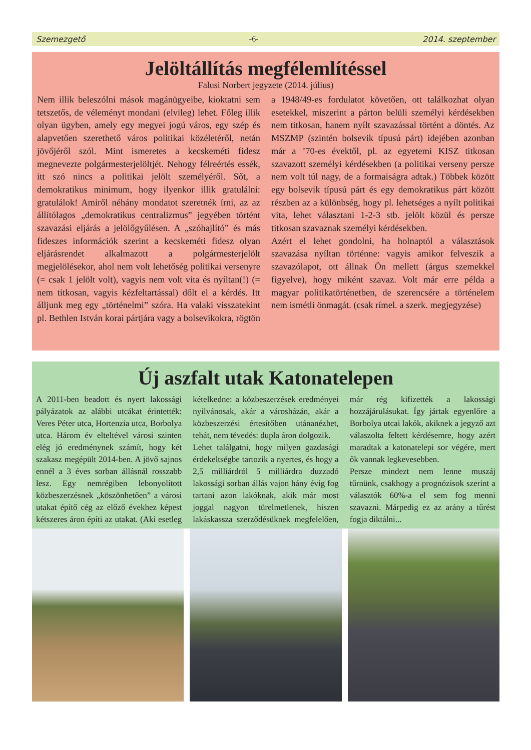Szemezgető -6- 2014. szeptember
Jelöltállítás megfélemlítéssel
Falusi Norbert jegyzete (2014. július)
Nem illik beleszólni mások magánügyeibe, kioktatni sem tetszetős, de véleményt mondani (elvileg) lehet. Főleg illik olyan ügyben, amely egy megyei jogú város, egy szép és alapvetően szerethető város politikai közéletéről, netán jövőjéről szól. Mint ismeretes a kecskeméti fidesz megnevezte polgármesterjelöltjét. Nehogy félreértés essék, itt szó nincs a politikai jelölt személyéről. Sőt, a demokratikus minimum, hogy ilyenkor illik gratulálni: gratulálok! Amiről néhány mondatot szeretnék írni, az az állítólagos „demokratikus centralizmus” jegyében történt szavazási eljárás a jelölőgyűlésen. A „szóhajlító” és más fideszes információk szerint a kecskeméti fidesz olyan eljárásrendet alkalmazott a polgármesterjelölt megjelölésekor, ahol nem volt lehetőség politikai versenyre (= csak 1 jelölt volt), vagyis nem volt vita és nyíltan(!) (= nem titkosan, vagyis kézfeltartással) dőlt el a kérdés. Itt álljunk meg egy „történelmi” szóra. Ha valaki visszatekint pl. Bethlen István korai pártjára vagy a bolsevikokra, rögtön a 1948/49-es fordulatot követően, ott találkozhat olyan esetekkel, miszerint a párton belüli személyi kérdésekben nem titkosan, hanem nyílt szavazással történt a döntés. Az MSZMP (szintén bolsevik típusú párt) idejében azonban már a ’70-es évektől, pl. az egyetemi KISZ titkosan szavazott személyi kérdésekben (a politikai verseny persze nem volt túl nagy, de a formaiságra adtak.) Többek között egy bolsevik típusú párt és egy demokratikus párt között részben az a különbség, hogy pl. lehetséges a nyílt politikai vita, lehet választani 1-2-3 stb. jelölt közül és persze titkosan szavaznak személyi kérdésekben.
Azért el lehet gondolni, ha holnaptól a választások szavazása nyíltan történne: vagyis amikor felveszik a szavazólapot, ott állnak Ön mellett (árgus szemekkel figyelve), hogy miként szavaz. Volt már erre példa a magyar politikatörténetben, de szerencsére a történelem nem ismétli önmagát. (csak rímel. a szerk. megjegyzése)
Új aszfalt utak Katonatelepen
A 2011-ben beadott és nyert lakossági pályázatok az alábbi utcákat érintették: Veres Péter utca, Hortenzia utca, Borbolya utca. Három év elteltével városi szinten elég jó eredménynek számít, hogy két szakasz megépült 2014-ben. A jövő sajnos ennél a 3 éves sorban állásnál rosszabb lesz. Egy nemrégiben lebonyolított közbeszerzésnek „köszönhetően” a városi utakat építő cég az előző évekhez képest kétszeres áron építi az utakat. (Aki esetleg kételkedne: a közbeszerzések eredményei nyilvánosak, akár a városházán, akár a közbeszerzési értesítőben utánanézhet, tehát, nem tévedés: dupla áron dolgozik.
Lehet találgatni, hogy milyen gazdasági érdekeltségbe tartozik a nyertes, és hogy a 2,5 milliárdról 5 milliárdra duzzadó lakossági sorban állás vajon hány évig fog tartani azon lakóknak, akik már most joggal nagyon türelmetlenek, hiszen lakáskassza szerződésüknek megfelelően, már rég kifizették a lakossági hozzájárulásukat. Így jártak egyenlőre a Borbolya utcai lakók, akiknek a jegyző azt válaszolta feltett kérdésemre, hogy azért maradtak a katonatelepi sor végére, mert ők vannak legkevesebben.
Persze mindezt nem lenne muszáj tűrnünk, csakhogy a prognózisok szerint a választók 60%-a el sem fog menni szavazni. Márpedig ez az arány a tűrést fogja diktálni...